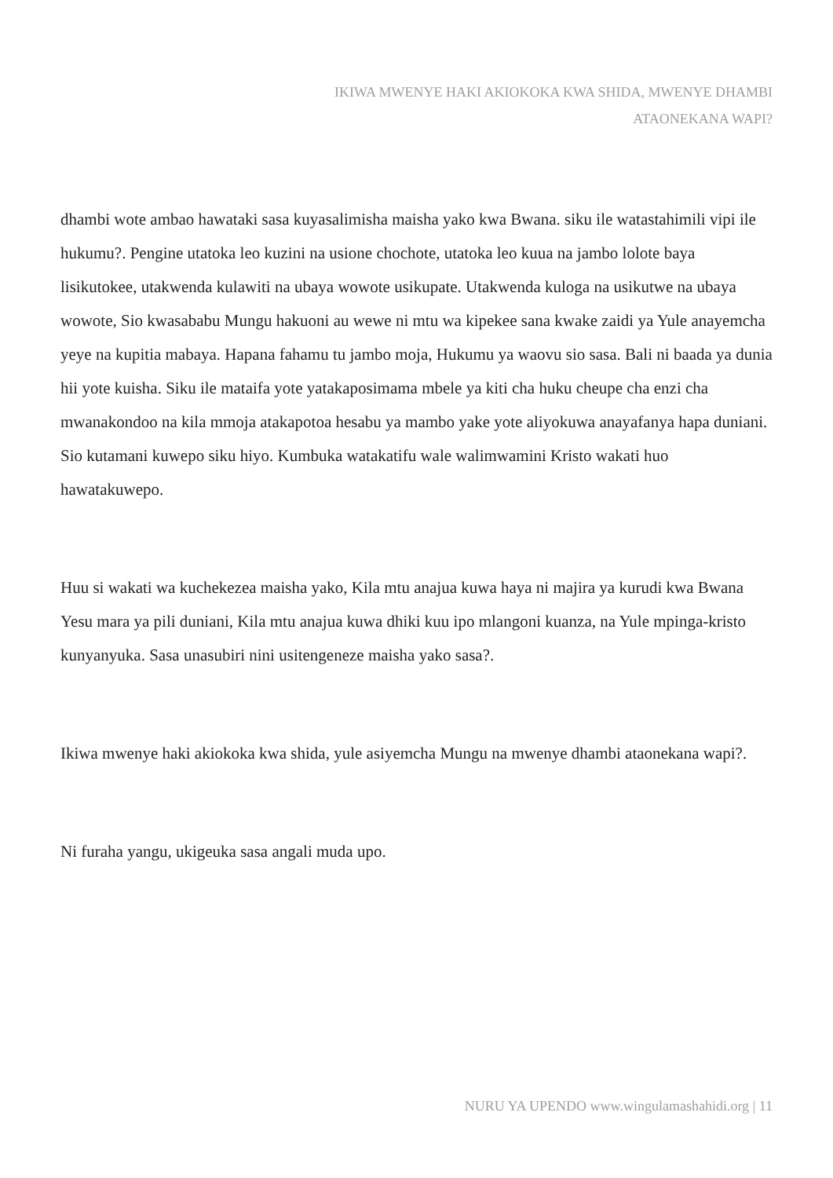IKIWA MWENYE HAKI AKIOKOKA KWA SHIDA, MWENYE DHAMBI
ATAONEKANA WAPI?
dhambi wote ambao hawataki sasa kuyasalimisha maisha yako kwa Bwana. siku ile watastahimili vipi ile hukumu?. Pengine utatoka leo kuzini na usione chochote, utatoka leo kuua na jambo lolote baya lisikutokee, utakwenda kulawiti na ubaya wowote usikupate. Utakwenda kuloga na usikutwe na ubaya wowote, Sio kwasababu Mungu hakuoni au wewe ni mtu wa kipekee sana kwake zaidi ya Yule anayemcha yeye na kupitia mabaya. Hapana fahamu tu jambo moja, Hukumu ya waovu sio sasa. Bali ni baada ya dunia hii yote kuisha. Siku ile mataifa yote yatakaposimama mbele ya kiti cha huku cheupe cha enzi cha mwanakondoo na kila mmoja atakapotoa hesabu ya mambo yake yote aliyokuwa anayafanya hapa duniani. Sio kutamani kuwepo siku hiyo. Kumbuka watakatifu wale walimwamini Kristo wakati huo hawatakuwepo.
Huu si wakati wa kuchekezea maisha yako, Kila mtu anajua kuwa haya ni majira ya kurudi kwa Bwana Yesu mara ya pili duniani, Kila mtu anajua kuwa dhiki kuu ipo mlangoni kuanza, na Yule mpinga-kristo kunyanyuka. Sasa unasubiri nini usitengeneze maisha yako sasa?.
Ikiwa mwenye haki akiokoka kwa shida, yule asiyemcha Mungu na mwenye dhambi ataonekana wapi?.
Ni furaha yangu, ukigeuka sasa angali muda upo.
NURU YA UPENDO www.wingulamashahidi.org | 11